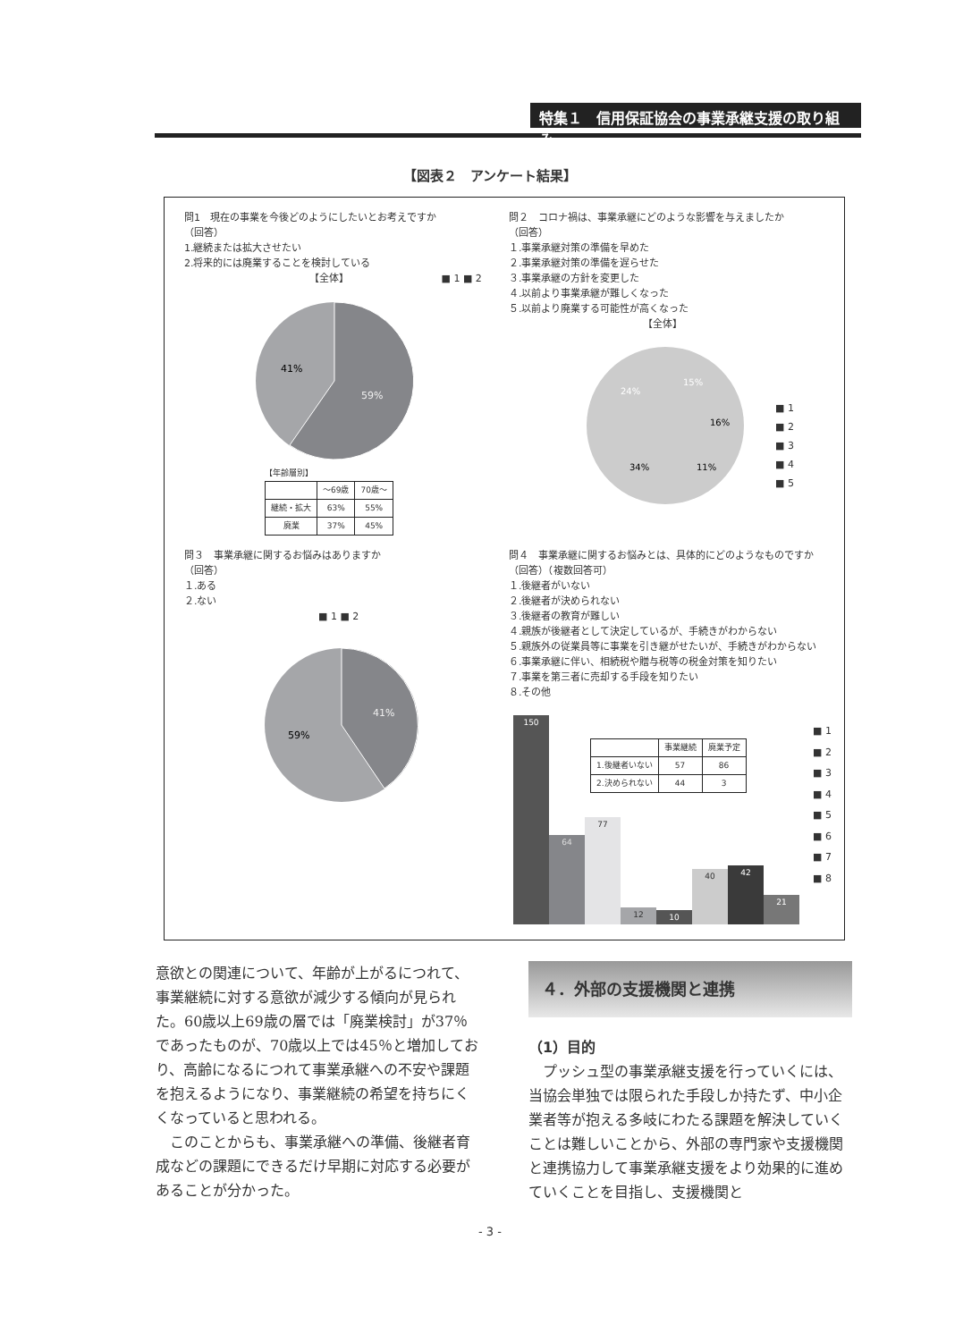特集１　信用保証協会の事業承継支援の取り組み
【図表２　アンケート結果】
問1　現在の事業を今後どのようにしたいとお考えですか
（回答）
1.継続または拡大させたい
2.将来的には廃業することを検討している
【全体】 ■ 1 ■ 2
41%
59%
【年齢層別】
| | ～69歳 | 70歳～ |
| 継続・拡大 | 63% | 55% |
| 廃業 | 37% | 45% |
問２　コロナ禍は、事業承継にどのような影響を与えましたか
（回答）
１.事業承継対策の準備を早めた
２.事業承継対策の準備を遅らせた
３.事業承継の方針を変更した
４.以前より事業承継が難しくなった
５.以前より廃業する可能性が高くなった
【全体】
15%
16%
11%
34%
24%
■ 1
■ 2
■ 3
■ 4
■ 5
問３　事業承継に関するお悩みはありますか
（回答）
１.ある
２.ない
■ 1 ■ 2
59%
41%
問４　事業承継に関するお悩みとは、具体的にどのようなものですか
（回答）（複数回答可）
１.後継者がいない
２.後継者が決められない
３.後継者の教育が難しい
４.親族が後継者として決定しているが、手続きがわからない
５.親族外の従業員等に事業を引き継がせたいが、手続きがわからない
６.事業承継に伴い、相続税や贈与税等の税金対策を知りたい
７.事業を第三者に売却する手段を知りたい
８.その他
150
64
77
12
10
40
42
21
| | 事業継続 | 廃業予定 |
| 1.後継者いない | 57 | 86 |
| 2.決められない | 44 | 3 |
■ 1
■ 2
■ 3
■ 4
■ 5
■ 6
■ 7
■ 8
意欲との関連について、年齢が上がるにつれて、事業継続に対する意欲が減少する傾向が見られた。60歳以上69歳の層では「廃業検討」が37％であったものが、70歳以上では45％と増加しており、高齢になるにつれて事業承継への不安や課題を抱えるようになり、事業継続の希望を持ちにくくなっていると思われる。
　このことからも、事業承継への準備、後継者育成などの課題にできるだけ早期に対応する必要があることが分かった。
４．外部の支援機関と連携
（1）目的
　プッシュ型の事業承継支援を行っていくには、当協会単独では限られた手段しか持たず、中小企業者等が抱える多岐にわたる課題を解決していくことは難しいことから、外部の専門家や支援機関と連携協力して事業承継支援をより効果的に進めていくことを目指し、支援機関と
- 3 -